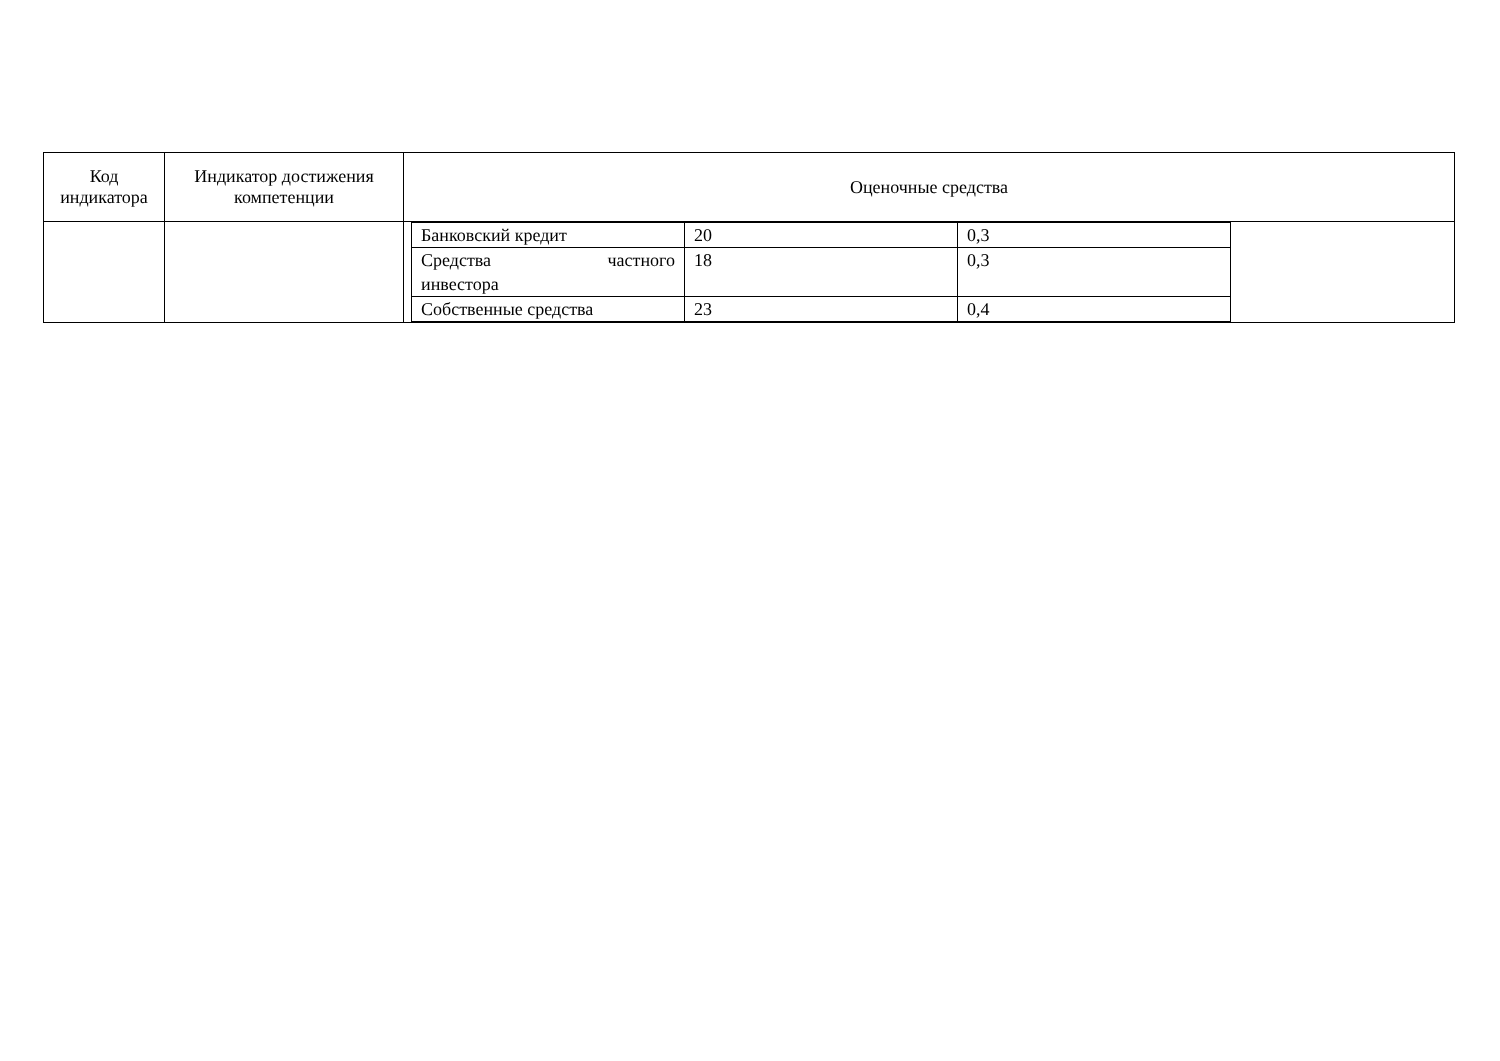| Код индикатора | Индикатор достижения компетенции | Оценочные средства |
| --- | --- | --- |
| | | / Банковский кредит / 20 / 0,3 / / Средства частного инвестора / 18 / 0,3 / / Собственные средства / 23 / 0,4 / |